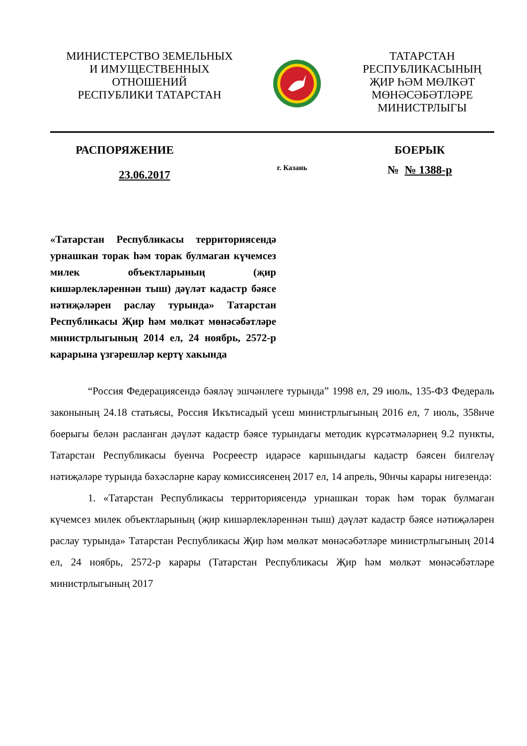МИНИСТЕРСТВО ЗЕМЕЛЬНЫХ
И ИМУЩЕСТВЕННЫХ
ОТНОШЕНИЙ
РЕСПУБЛИКИ ТАТАРСТАН
ТАТАРСТАН
РЕСПУБЛИКАСЫНЫҢ
ҖИР ҺӘМ МӨЛКӘТ
МӨНӘСӘБӘТЛӘРЕ
МИНИСТРЛЫГЫ
РАСПОРЯЖЕНИЕ БОЕРЫК
23.06.2017
г. Казань
№ № 1388-р
«Татарстан Республикасы территориясендә урнашкан торак һәм торак булмаган күчемсез милек объектларының (җир кишәрлекләреннән тыш) дәүләт кадастр бәясе нәтиҗәләрен раслау турында» Татарстан Республикасы Җир һәм мөлкәт мөнәсәбәтләре министрлыгының 2014 ел, 24 ноябрь, 2572-р карарына үзгәрешләр кертү хакында
“Россия Федерациясендә бәяләү эшчәнлеге турында” 1998 ел, 29 июль, 135-ФЗ Федераль законының 24.18 статьясы, Россия Икътисадый үсеш министрлыгының 2016 ел, 7 июль, 358нче боерыгы белән расланган дәүләт кадастр бәясе турындагы методик күрсәтмәләрнең 9.2 пункты, Татарстан Республикасы буенча Росреестр идарәсе каршындагы кадастр бәясен билгеләү нәтиҗәләре турында бәхәсләрне карау комиссиясенең 2017 ел, 14 апрель, 90нчы карары нигезендә:
1. «Татарстан Республикасы территориясендә урнашкан торак һәм торак булмаган күчемсез милек объектларының (җир кишәрлекләреннән тыш) дәүләт кадастр бәясе нәтиҗәләрен раслау турында» Татарстан Республикасы Җир һәм мөлкәт мөнәсәбәтләре министрлыгының 2014 ел, 24 ноябрь, 2572-р карары (Татарстан Республикасы Җир һәм мөлкәт мөнәсәбәтләре министрлыгының 2017